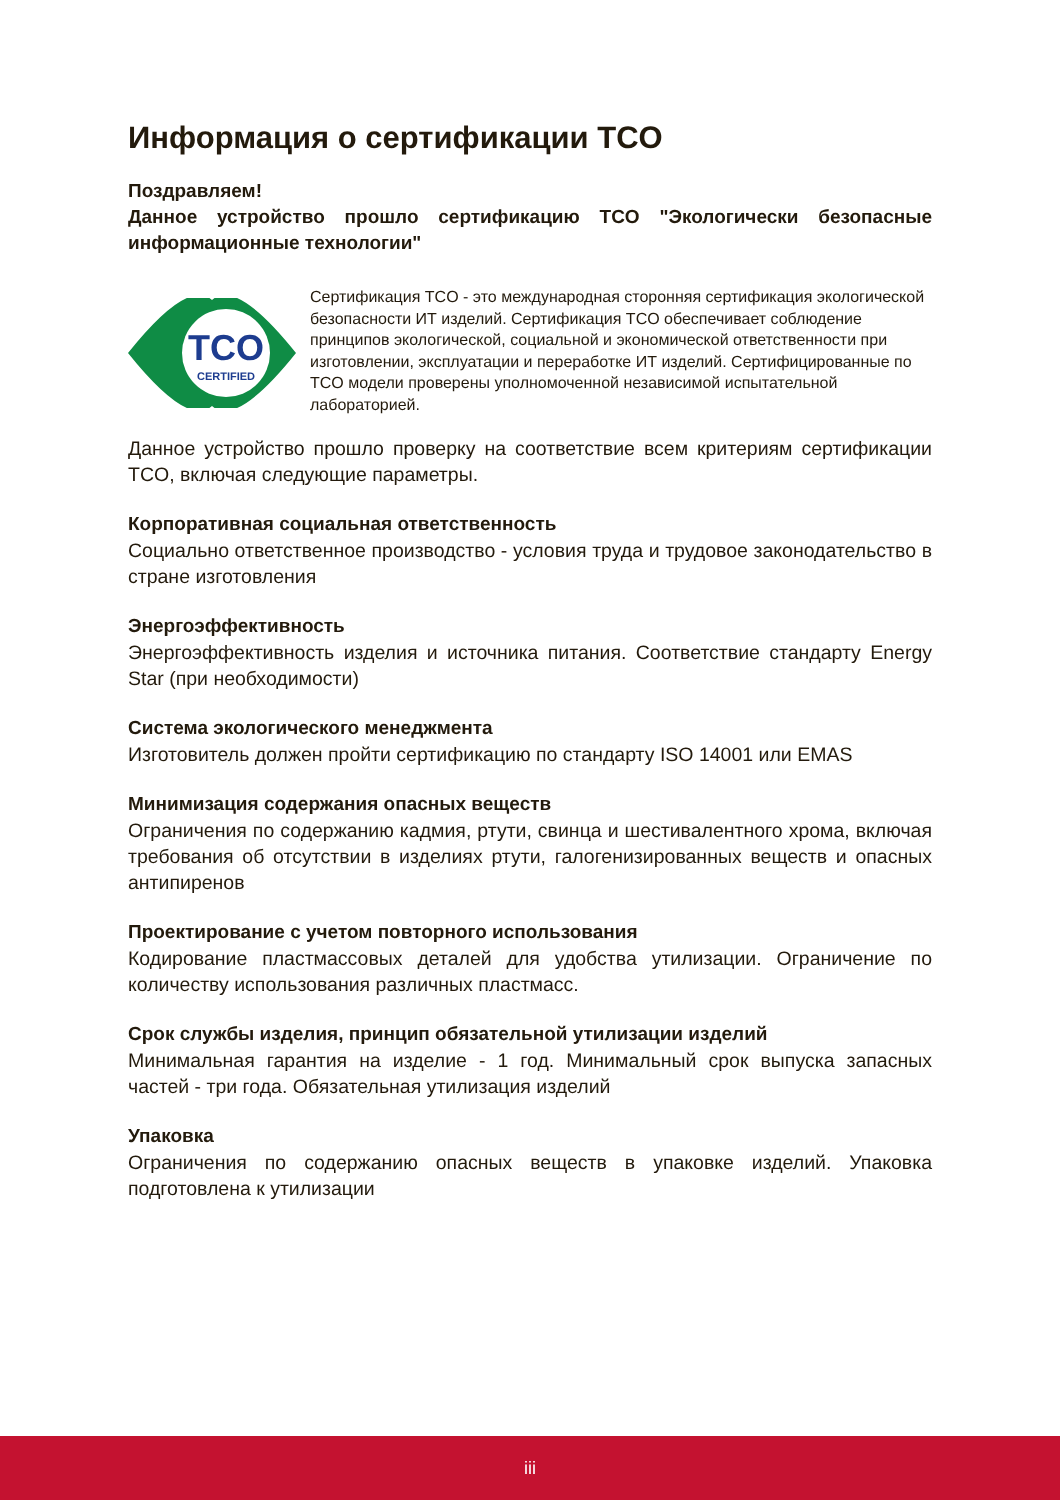Информация о сертификации TCO
Поздравляем!
Данное устройство прошло сертификацию TCO "Экологически безопасные информационные технологии"
TCO
CERTIFIED
Сертификация TCO - это международная сторонняя сертификация экологической безопасности ИТ изделий. Сертификация TCO обеспечивает соблюдение принципов экологической, социальной и экономической ответственности при изготовлении, эксплуатации и переработке ИТ изделий. Сертифицированные по TCO модели проверены уполномоченной независимой испытательной лабораторией.
Данное устройство прошло проверку на соответствие всем критериям сертификации TCO, включая следующие параметры.
Корпоративная социальная ответственность
Социально ответственное производство - условия труда и трудовое законодательство в стране изготовления
Энергоэффективность
Энергоэффективность изделия и источника питания. Соответствие стандарту Energy Star (при необходимости)
Система экологического менеджмента
Изготовитель должен пройти сертификацию по стандарту ISO 14001 или EMAS
Минимизация содержания опасных веществ
Ограничения по содержанию кадмия, ртути, свинца и шестивалентного хрома, включая требования об отсутствии в изделиях ртути, галогенизированных веществ и опасных антипиренов
Проектирование с учетом повторного использования
Кодирование пластмассовых деталей для удобства утилизации. Ограничение по количеству использования различных пластмасс.
Срок службы изделия, принцип обязательной утилизации изделий
Минимальная гарантия на изделие - 1 год. Минимальный срок выпуска запасных частей - три года. Обязательная утилизация изделий
Упаковка
Ограничения по содержанию опасных веществ в упаковке изделий. Упаковка подготовлена к утилизации
iii